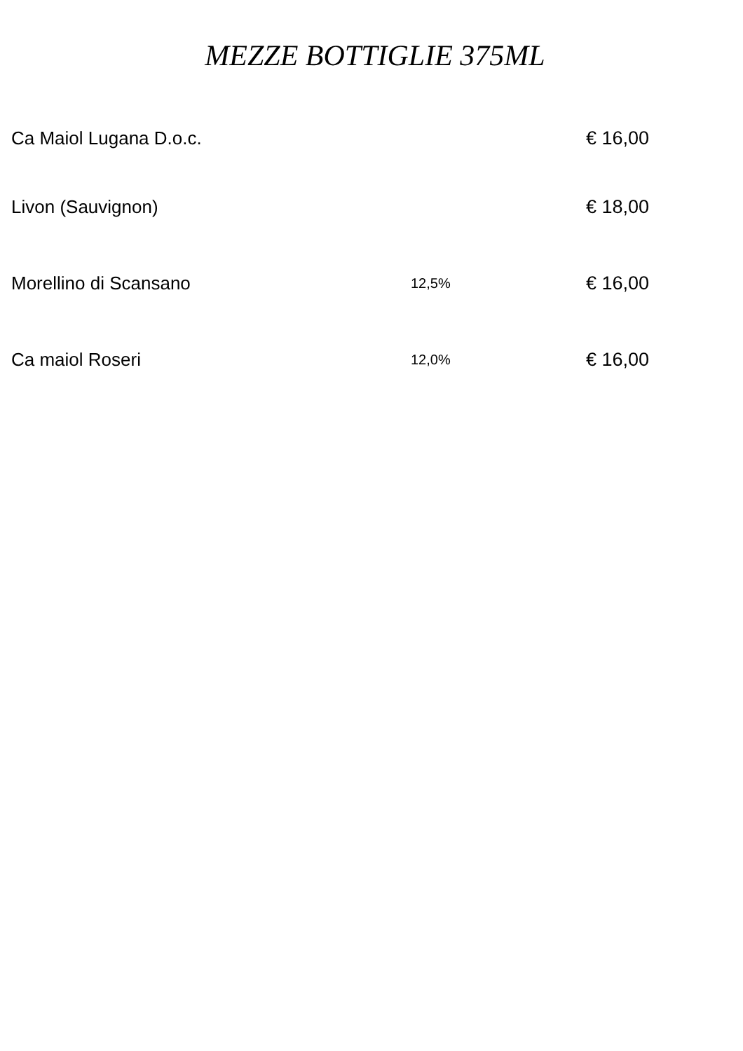MEZZE BOTTIGLIE 375ML
| Ca Maiol Lugana D.o.c. | | € 16,00 |
| Livon (Sauvignon) | | € 18,00 |
| Morellino di Scansano | 12,5% | € 16,00 |
| Ca maiol Roseri | 12,0% | € 16,00 |